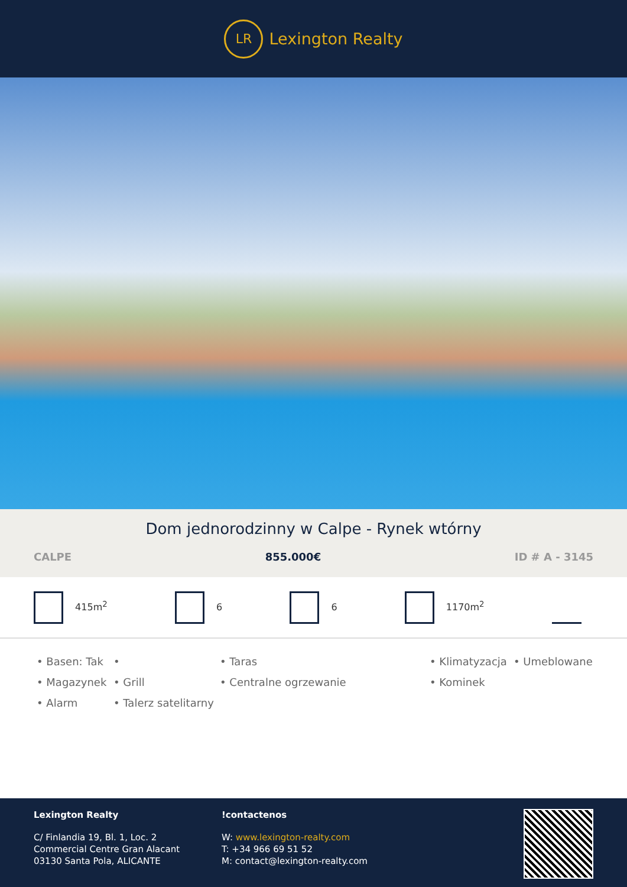LR
Lexington Realty
Dom jednorodzinny w Calpe - Rynek wtórny
CALPE 855.000€ ID # A - 3145
415m<sup>2</sup> 6 6 1170m<sup>2</sup>
• Basen: Tak
•
• Taras
• Klimatyzacja
• Umeblowane
• Magazynek
• Grill
• Centralne ogrzewanie
• Kominek
• Alarm
• Talerz satelitarny
Lexington Realty
C/ Finlandia 19, Bl. 1, Loc. 2
Commercial Centre Gran Alacant
03130 Santa Pola, ALICANTE
!contactenos
W: www.lexington-realty.com
T: +34 966 69 51 52
M: contact@lexington-realty.com